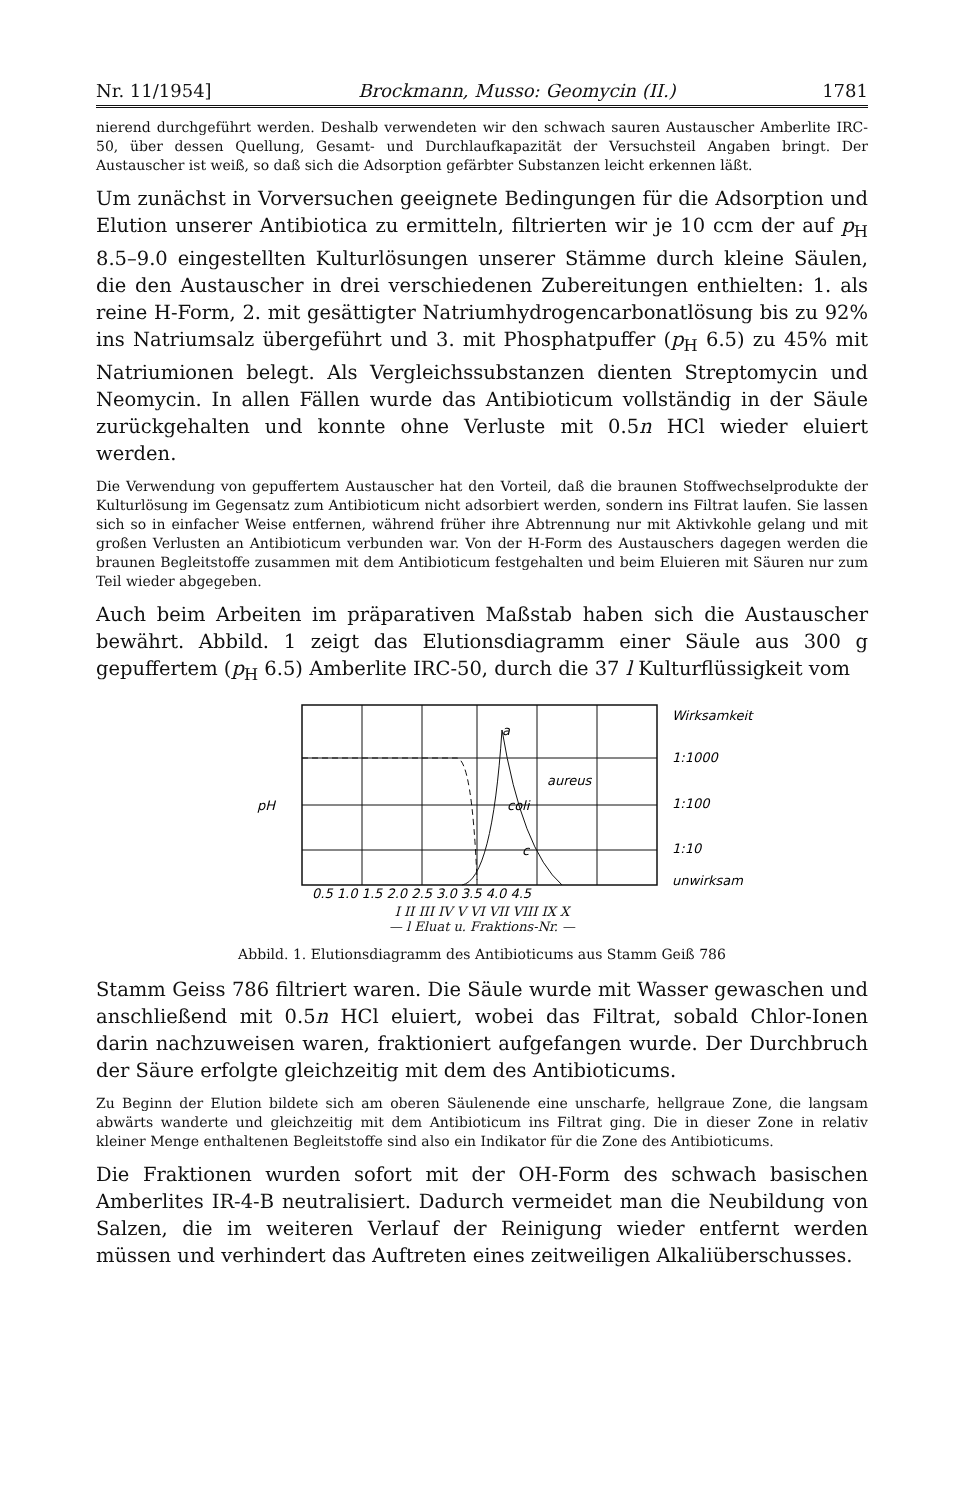Nr. 11/1954] Brockmann, Musso: Geomycin (II.) 1781
nierend durchgeführt werden. Deshalb verwendeten wir den schwach sauren Austauscher Amberlite IRC-50, über dessen Quellung, Gesamt- und Durchlaufkapazität der Versuchsteil Angaben bringt. Der Austauscher ist weiß, so daß sich die Adsorption gefärbter Substanzen leicht erkennen läßt.
Um zunächst in Vorversuchen geeignete Bedingungen für die Adsorption und Elution unserer Antibiotica zu ermitteln, filtrierten wir je 10 ccm der auf p<sub>H</sub> 8.5–9.0 eingestellten Kulturlösungen unserer Stämme durch kleine Säulen, die den Austauscher in drei verschiedenen Zubereitungen enthielten: 1. als reine H-Form, 2. mit gesättigter Natriumhydrogencarbonatlösung bis zu 92% ins Natriumsalz übergeführt und 3. mit Phosphatpuffer (p<sub>H</sub> 6.5) zu 45% mit Natriumionen belegt. Als Vergleichssubstanzen dienten Streptomycin und Neomycin. In allen Fällen wurde das Antibioticum vollständig in der Säule zurückgehalten und konnte ohne Verluste mit 0.5n HCl wieder eluiert werden.
Die Verwendung von gepuffertem Austauscher hat den Vorteil, daß die braunen Stoffwechselprodukte der Kulturlösung im Gegensatz zum Antibioticum nicht adsorbiert werden, sondern ins Filtrat laufen. Sie lassen sich so in einfacher Weise entfernen, während früher ihre Abtrennung nur mit Aktivkohle gelang und mit großen Verlusten an Antibioticum verbunden war. Von der H-Form des Austauschers dagegen werden die braunen Begleitstoffe zusammen mit dem Antibioticum festgehalten und beim Eluieren mit Säuren nur zum Teil wieder abgegeben.
Auch beim Arbeiten im präparativen Maßstab haben sich die Austauscher bewährt. Abbild. 1 zeigt das Elutionsdiagramm einer Säule aus 300 g gepuffertem (p<sub>H</sub> 6.5) Amberlite IRC-50, durch die 37 l Kulturflüssigkeit vom
Wirksamkeit
1:1000
1:100
1:10
unwirksam
a
aureus
coli
c
pH
0.5 1.0 1.5 2.0 2.5 3.0 3.5 4.0 4.5
I II III IV V VI VII VIII IX X
— l Eluat u. Fraktions-Nr. —
Abbild. 1. Elutionsdiagramm des Antibioticums aus Stamm Geiß 786
Stamm Geiss 786 filtriert waren. Die Säule wurde mit Wasser gewaschen und anschließend mit 0.5n HCl eluiert, wobei das Filtrat, sobald Chlor-Ionen darin nachzuweisen waren, fraktioniert aufgefangen wurde. Der Durchbruch der Säure erfolgte gleichzeitig mit dem des Antibioticums.
Zu Beginn der Elution bildete sich am oberen Säulenende eine unscharfe, hellgraue Zone, die langsam abwärts wanderte und gleichzeitig mit dem Antibioticum ins Filtrat ging. Die in dieser Zone in relativ kleiner Menge enthaltenen Begleitstoffe sind also ein Indikator für die Zone des Antibioticums.
Die Fraktionen wurden sofort mit der OH-Form des schwach basischen Amberlites IR-4-B neutralisiert. Dadurch vermeidet man die Neubildung von Salzen, die im weiteren Verlauf der Reinigung wieder entfernt werden müssen und verhindert das Auftreten eines zeitweiligen Alkaliüberschusses.